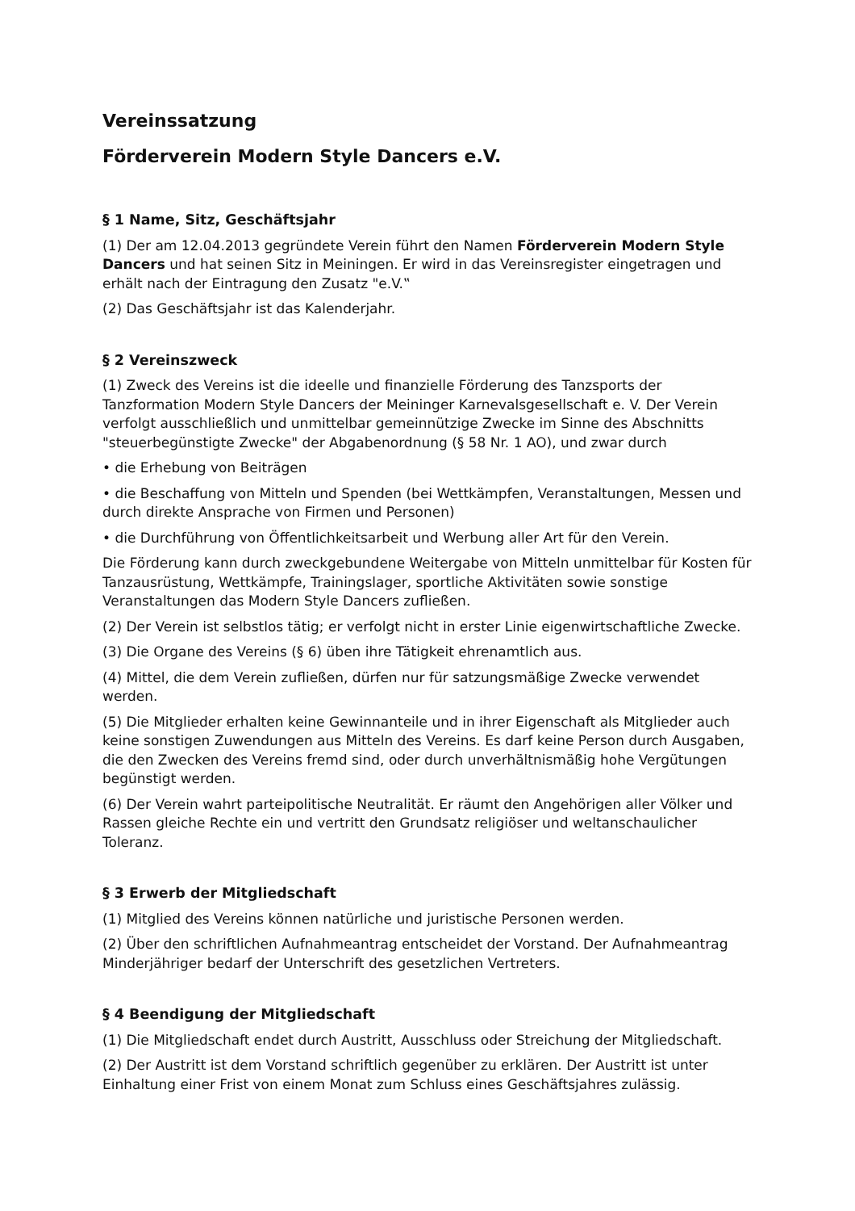Vereinssatzung
Förderverein Modern Style Dancers e.V.
§ 1 Name, Sitz, Geschäftsjahr
(1) Der am 12.04.2013 gegründete Verein führt den Namen Förderverein Modern Style Dancers und hat seinen Sitz in Meiningen. Er wird in das Vereinsregister eingetragen und erhält nach der Eintragung den Zusatz "e.V.‟
(2) Das Geschäftsjahr ist das Kalenderjahr.
§ 2 Vereinszweck
(1) Zweck des Vereins ist die ideelle und finanzielle Förderung des Tanzsports der Tanzformation Modern Style Dancers der Meininger Karnevalsgesellschaft e. V. Der Verein verfolgt ausschließlich und unmittelbar gemeinnützige Zwecke im Sinne des Abschnitts "steuerbegünstigte Zwecke" der Abgabenordnung (§ 58 Nr. 1 AO), und zwar durch
• die Erhebung von Beiträgen
• die Beschaffung von Mitteln und Spenden (bei Wettkämpfen, Veranstaltungen, Messen und durch direkte Ansprache von Firmen und Personen)
• die Durchführung von Öffentlichkeitsarbeit und Werbung aller Art für den Verein.
Die Förderung kann durch zweckgebundene Weitergabe von Mitteln unmittelbar für Kosten für Tanzausrüstung, Wettkämpfe, Trainingslager, sportliche Aktivitäten sowie sonstige Veranstaltungen das Modern Style Dancers zufließen.
(2) Der Verein ist selbstlos tätig; er verfolgt nicht in erster Linie eigenwirtschaftliche Zwecke.
(3) Die Organe des Vereins (§ 6) üben ihre Tätigkeit ehrenamtlich aus.
(4) Mittel, die dem Verein zufließen, dürfen nur für satzungsmäßige Zwecke verwendet werden.
(5) Die Mitglieder erhalten keine Gewinnanteile und in ihrer Eigenschaft als Mitglieder auch keine sonstigen Zuwendungen aus Mitteln des Vereins. Es darf keine Person durch Ausgaben, die den Zwecken des Vereins fremd sind, oder durch unverhältnismäßig hohe Vergütungen begünstigt werden.
(6) Der Verein wahrt parteipolitische Neutralität. Er räumt den Angehörigen aller Völker und Rassen gleiche Rechte ein und vertritt den Grundsatz religiöser und weltanschaulicher Toleranz.
§ 3 Erwerb der Mitgliedschaft
(1) Mitglied des Vereins können natürliche und juristische Personen werden.
(2) Über den schriftlichen Aufnahmeantrag entscheidet der Vorstand. Der Aufnahmeantrag Minderjähriger bedarf der Unterschrift des gesetzlichen Vertreters.
§ 4 Beendigung der Mitgliedschaft
(1) Die Mitgliedschaft endet durch Austritt, Ausschluss oder Streichung der Mitgliedschaft.
(2) Der Austritt ist dem Vorstand schriftlich gegenüber zu erklären. Der Austritt ist unter Einhaltung einer Frist von einem Monat zum Schluss eines Geschäftsjahres zulässig.